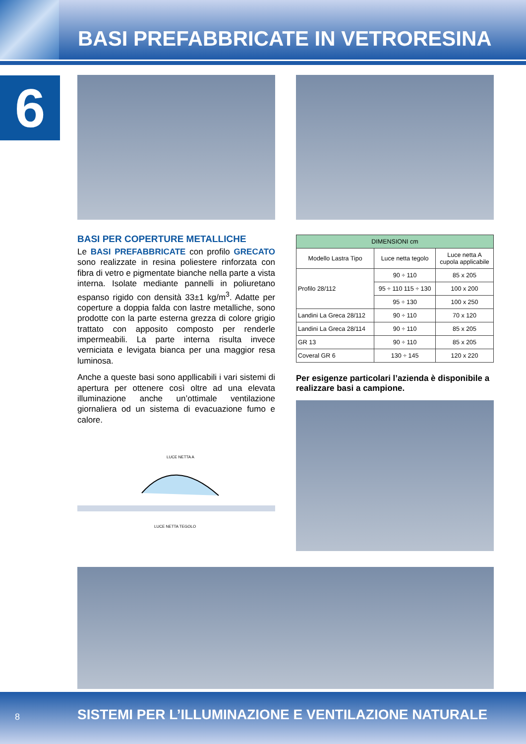BASI PREFABBRICATE IN VETRORESINA
6
BASI PER COPERTURE METALLICHE
Le BASI PREFABBRICATE con profilo GRECATO sono realizzate in resina poliestere rinforzata con fibra di vetro e pigmentate bianche nella parte a vista interna. Isolate mediante pannelli in poliuretano espanso rigido con densità 33±1 kg/m<sup>3</sup>. Adatte per coperture a doppia falda con lastre metalliche, sono prodotte con la parte esterna grezza di colore grigio trattato con apposito composto per renderle impermeabili. La parte interna risulta invece verniciata e levigata bianca per una maggior resa luminosa.
Anche a queste basi sono appllicabili i vari sistemi di apertura per ottenere così oltre ad una elevata illuminazione anche un’ottimale ventilazione giornaliera od un sistema di evacuazione fumo e calore.
LUCE NETTA A
LUCE NETTA TEGOLO
| DIMENSIONI cm | | |
| --- | --- | --- |
| Modello Lastra Tipo | Luce netta tegolo | Luce netta A cupola applicabile |
| Profilo 28/112 | 90 ÷ 110 | 85 x 205 |
| | 95 ÷ 110 115 ÷ 130 | 100 x 200 |
| | 95 ÷ 130 | 100 x 250 |
| Landini La Greca 28/112 | 90 ÷ 110 | 70 x 120 |
| Landini La Greca 28/114 | 90 ÷ 110 | 85 x 205 |
| GR 13 | 90 ÷ 110 | 85 x 205 |
| Coveral GR 6 | 130 ÷ 145 | 120 x 220 |
Per esigenze particolari l’azienda è disponibile a realizzare basi a campione.
8 SISTEMI PER L’ILLUMINAZIONE E VENTILAZIONE NATURALE